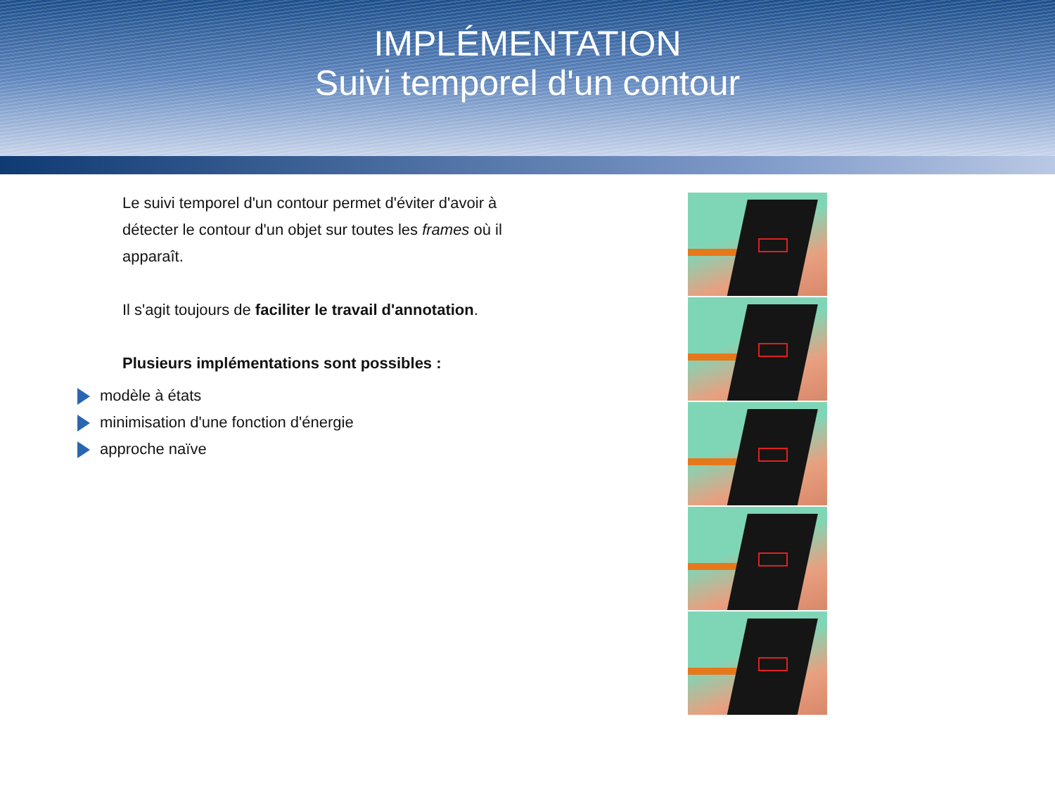IMPLÉMENTATION
Suivi temporel d'un contour
Le suivi temporel d'un contour permet d'éviter d'avoir à détecter le contour d'un objet sur toutes les frames où il apparaît.
Il s'agit toujours de faciliter le travail d'annotation.
Plusieurs implémentations sont possibles :
modèle à états
minimisation d'une fonction d'énergie
approche naïve